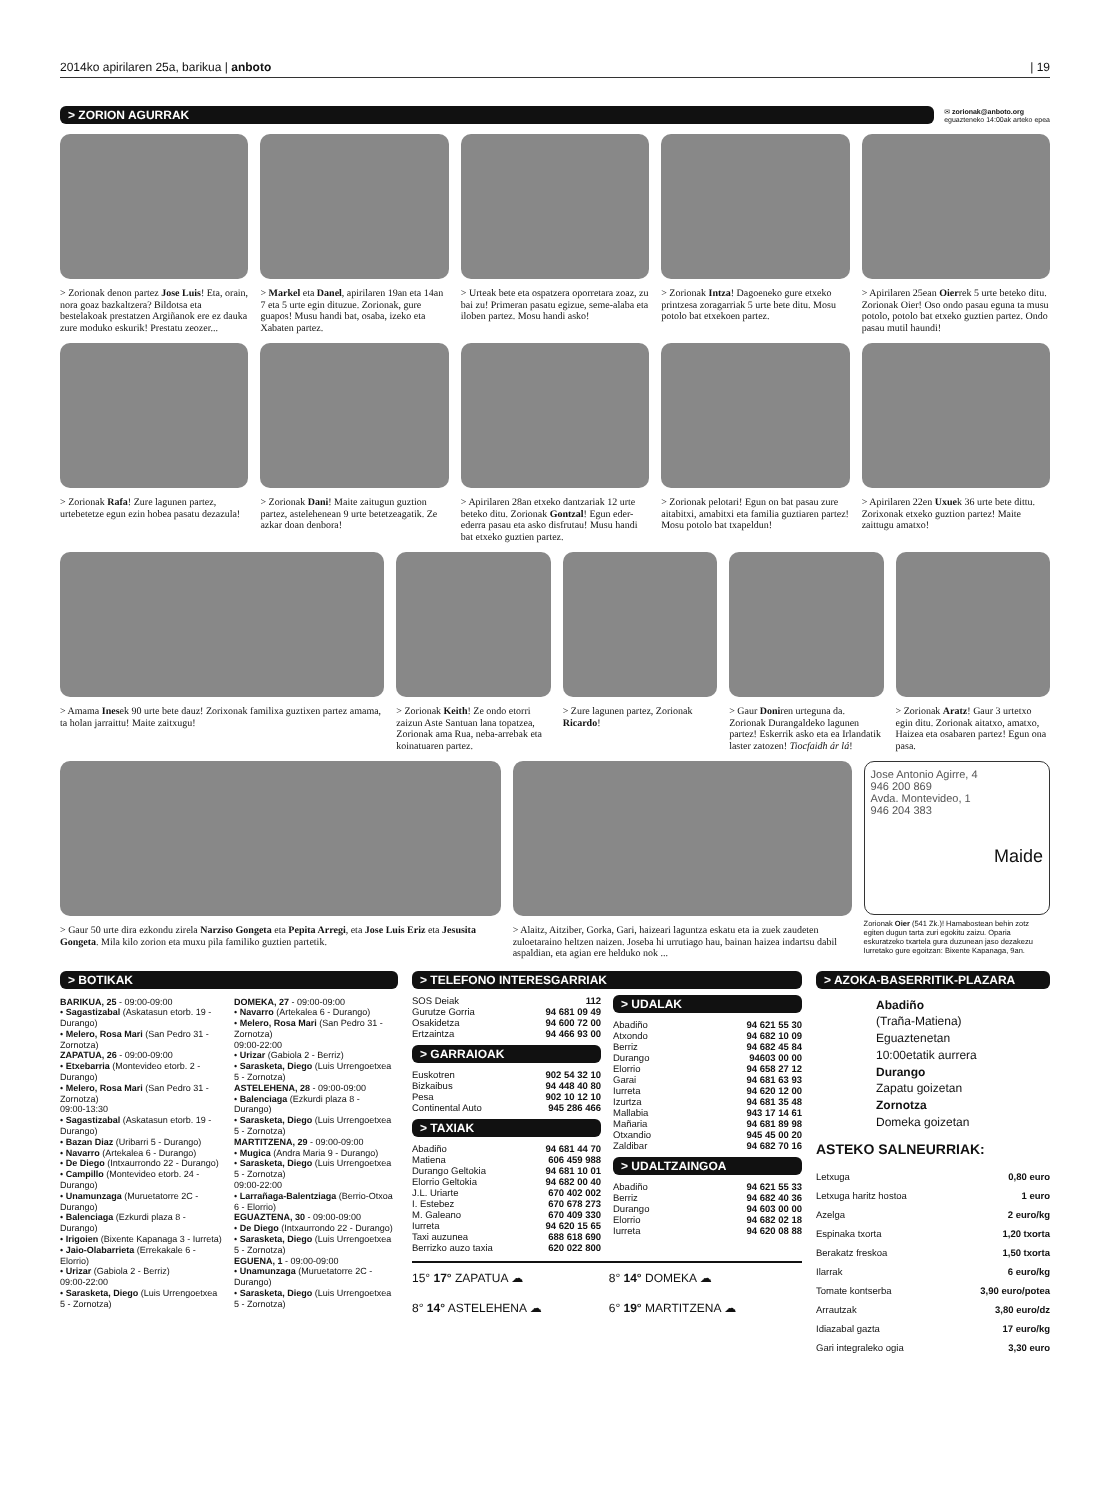2014ko apirilaren 25a, barikua | anboto | 19
> ZORION AGURRAK
✉ zorionak@anboto.org
eguazteneko 14:00ak arteko epea
> Zorionak denon partez Jose Luis! Eta, orain, nora goaz bazkaltzera? Bildotsa eta bestelakoak prestatzen Argiñanok ere ez dauka zure moduko eskurik! Prestatu zeozer...
> Markel eta Danel, apirilaren 19an eta 14an 7 eta 5 urte egin dituzue. Zorionak, gure guapos! Musu handi bat, osaba, izeko eta Xabaten partez.
> Urteak bete eta ospatzera oporretara zoaz, zu bai zu! Primeran pasatu egizue, seme-alaba eta iloben partez. Mosu handi asko!
> Zorionak Intza! Dagoeneko gure etxeko printzesa zoragarriak 5 urte bete ditu. Mosu potolo bat etxekoen partez.
> Apirilaren 25ean Oierrek 5 urte beteko ditu. Zorionak Oier! Oso ondo pasau eguna ta musu potolo, potolo bat etxeko guztien partez. Ondo pasau mutil haundi!
> Zorionak Rafa! Zure lagunen partez, urtebetetze egun ezin hobea pasatu dezazula!
> Zorionak Dani! Maite zaitugun guztion partez, astelehenean 9 urte betetzeagatik. Ze azkar doan denbora!
> Apirilaren 28an etxeko dantzariak 12 urte beteko ditu. Zorionak Gontzal! Egun eder-ederra pasau eta asko disfrutau! Musu handi bat etxeko guztien partez.
> Zorionak pelotari! Egun on bat pasau zure aitabitxi, amabitxi eta familia guztiaren partez! Mosu potolo bat txapeldun!
> Apirilaren 22en Uxuek 36 urte bete dittu. Zorixonak etxeko guztion partez! Maite zaittugu amatxo!
> Amama Inesek 90 urte bete dauz! Zorixonak familixa guztixen partez amama, ta holan jarraittu! Maite zaitxugu!
> Zorionak Keith! Ze ondo etorri zaizun Aste Santuan lana topatzea, Zorionak ama Rua, neba-arrebak eta koinatuaren partez.
> Zure lagunen partez, Zorionak Ricardo!
> Gaur Doniren urteguna da. Zorionak Durangaldeko lagunen partez! Eskerrik asko eta ea Irlandatik laster zatozen! Tiocfaidh ár lá!
> Zorionak Aratz! Gaur 3 urtetxo egin ditu. Zorionak aitatxo, amatxo, Haizea eta osabaren partez! Egun ona pasa.
> Gaur 50 urte dira ezkondu zirela Narziso Gongeta eta Pepita Arregi, eta Jose Luis Eriz eta Jesusita Gongeta. Mila kilo zorion eta muxu pila familiko guztien partetik.
> Alaitz, Aitziber, Gorka, Gari, haizeari laguntza eskatu eta ia zuek zaudeten zuloetaraino heltzen naizen. Joseba hi urrutiago hau, bainan haizea indartsu dabil aspaldian, eta agian ere helduko nok ...
Jose Antonio Agirre, 4
946 200 869
Avda. Montevideo, 1
946 204 383
Maide
Zorionak Oier (541 Zk.)! Hamabostean behin zotz egiten dugun tarta zuri egokitu zaizu. Oparia eskuratzeko txartela gura duzunean jaso dezakezu Iurretako gure egoitzan: Bixente Kapanaga, 9an.
> BOTIKAK
BARIKUA, 25 - 09:00-09:00
• Sagastizabal (Askatasun etorb. 19 - Durango)
• Melero, Rosa Mari (San Pedro 31 - Zornotza)
ZAPATUA, 26 - 09:00-09:00
• Etxebarria (Montevideo etorb. 2 - Durango)
• Melero, Rosa Mari (San Pedro 31 - Zornotza)
09:00-13:30
• Sagastizabal (Askatasun etorb. 19 - Durango)
• Bazan Diaz (Uribarri 5 - Durango)
• Navarro (Artekalea 6 - Durango)
• De Diego (Intxaurrondo 22 - Durango)
• Campillo (Montevideo etorb. 24 - Durango)
• Unamunzaga (Muruetatorre 2C - Durango)
• Balenciaga (Ezkurdi plaza 8 - Durango)
• Irigoien (Bixente Kapanaga 3 - Iurreta)
• Jaio-Olabarrieta (Errekakale 6 - Elorrio)
• Urizar (Gabiola 2 - Berriz)
09:00-22:00
• Sarasketa, Diego (Luis Urrengoetxea 5 - Zornotza)
DOMEKA, 27 - 09:00-09:00
• Navarro (Artekalea 6 - Durango)
• Melero, Rosa Mari (San Pedro 31 - Zornotza)
09:00-22:00
• Urizar (Gabiola 2 - Berriz)
• Sarasketa, Diego (Luis Urrengoetxea 5 - Zornotza)
ASTELEHENA, 28 - 09:00-09:00
• Balenciaga (Ezkurdi plaza 8 - Durango)
• Sarasketa, Diego (Luis Urrengoetxea 5 - Zornotza)
MARTITZENA, 29 - 09:00-09:00
• Mugica (Andra Maria 9 - Durango)
• Sarasketa, Diego (Luis Urrengoetxea 5 - Zornotza)
09:00-22:00
• Larrañaga-Balentziaga (Berrio-Otxoa 6 - Elorrio)
EGUAZTENA, 30 - 09:00-09:00
• De Diego (Intxaurrondo 22 - Durango)
• Sarasketa, Diego (Luis Urrengoetxea 5 - Zornotza)
EGUENA, 1 - 09:00-09:00
• Unamunzaga (Muruetatorre 2C - Durango)
• Sarasketa, Diego (Luis Urrengoetxea 5 - Zornotza)
> TELEFONO INTERESGARRIAK
| SOS Deiak | 112 |
| Gurutze Gorria | 94 681 09 49 |
| Osakidetza | 94 600 72 00 |
| Ertzaintza | 94 466 93 00 |
> GARRAIOAK
| Euskotren | 902 54 32 10 |
| Bizkaibus | 94 448 40 80 |
| Pesa | 902 10 12 10 |
| Continental Auto | 945 286 466 |
> TAXIAK
| Abadiño | 94 681 44 70 |
| Matiena | 606 459 988 |
| Durango Geltokia | 94 681 10 01 |
| Elorrio Geltokia | 94 682 00 40 |
| J.L. Uriarte | 670 402 002 |
| I. Estebez | 670 678 273 |
| M. Galeano | 670 409 330 |
| Iurreta | 94 620 15 65 |
| Taxi auzunea | 688 618 690 |
| Berrizko auzo taxia | 620 022 800 |
> UDALAK
| Abadiño | 94 621 55 30 |
| Atxondo | 94 682 10 09 |
| Berriz | 94 682 45 84 |
| Durango | 94603 00 00 |
| Elorrio | 94 658 27 12 |
| Garai | 94 681 63 93 |
| Iurreta | 94 620 12 00 |
| Izurtza | 94 681 35 48 |
| Mallabia | 943 17 14 61 |
| Mañaria | 94 681 89 98 |
| Otxandio | 945 45 00 20 |
| Zaldibar | 94 682 70 16 |
> UDALTZAINGOA
| Abadiño | 94 621 55 33 |
| Berriz | 94 682 40 36 |
| Durango | 94 603 00 00 |
| Elorrio | 94 682 02 18 |
| Iurreta | 94 620 08 88 |
| 15° 17° ZAPATUA ☁ | 8° 14° DOMEKA ☁ |
| 8° 14° ASTELEHENA ☁ | 6° 19° MARTITZENA ☁ |
> AZOKA-BASERRITIK-PLAZARA
Abadiño
(Traña-Matiena)
Eguaztenetan
10:00etatik aurrera
Durango
Zapatu goizetan
Zornotza
Domeka goizetan
ASTEKO SALNEURRIAK:
| Letxuga | 0,80 euro |
| Letxuga haritz hostoa | 1 euro |
| Azelga | 2 euro/kg |
| Espinaka txorta | 1,20 txorta |
| Berakatz freskoa | 1,50 txorta |
| Ilarrak | 6 euro/kg |
| Tomate kontserba | 3,90 euro/potea |
| Arrautzak | 3,80 euro/dz |
| Idiazabal gazta | 17 euro/kg |
| Gari integraleko ogia | 3,30 euro |